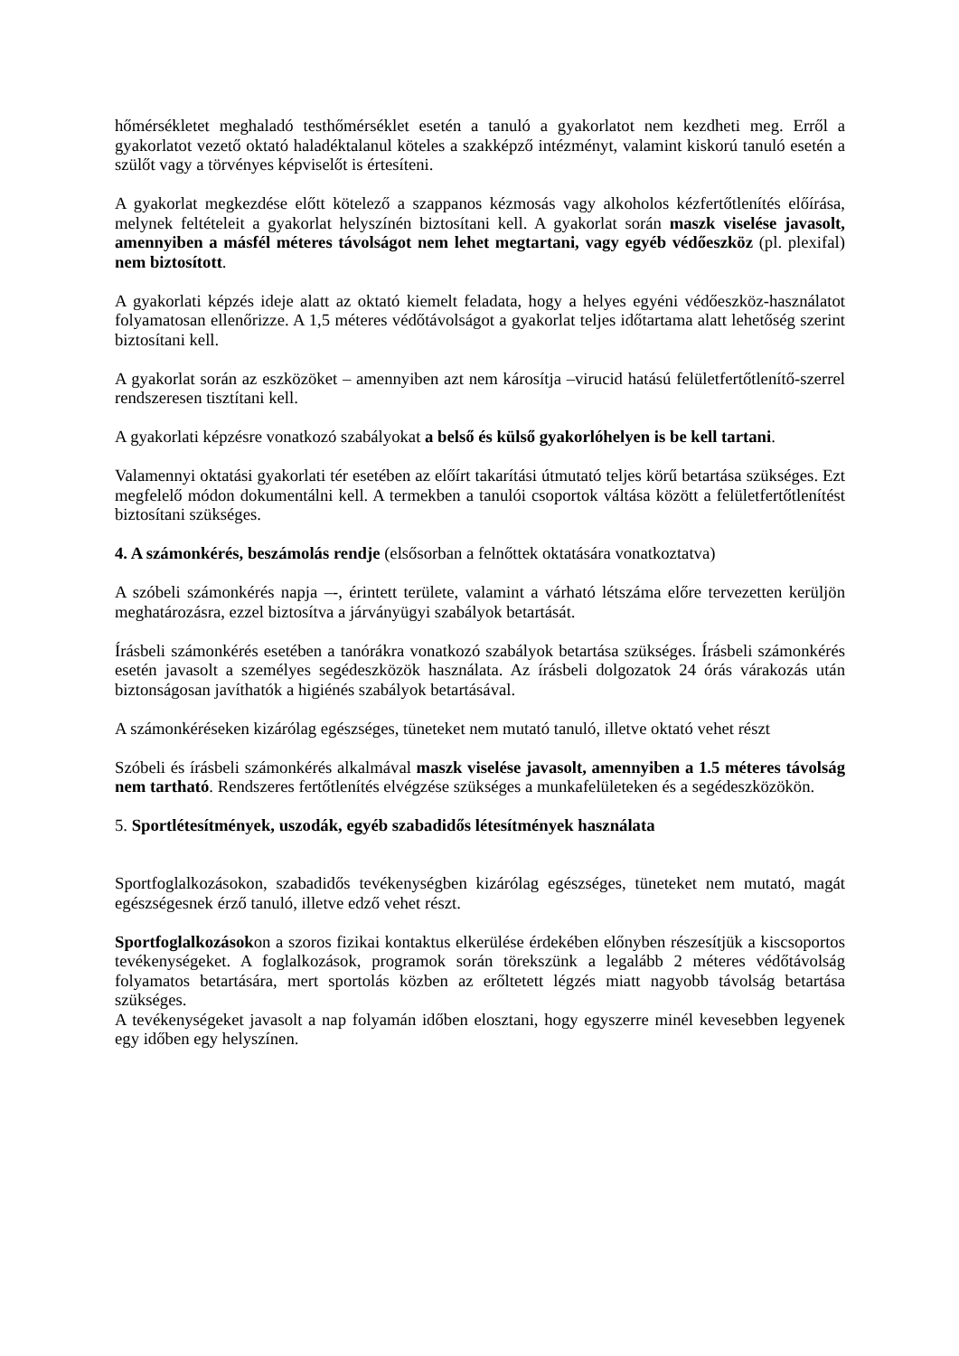hőmérsékletet meghaladó testhőmérséklet esetén a tanuló a gyakorlatot nem kezdheti meg. Erről a gyakorlatot vezető oktató haladéktalanul köteles a szakképző intézményt, valamint kiskorú tanuló esetén a szülőt vagy a törvényes képviselőt is értesíteni.
A gyakorlat megkezdése előtt kötelező a szappanos kézmosás vagy alkoholos kézfertőtlenítés előírása, melynek feltételeit a gyakorlat helyszínén biztosítani kell. A gyakorlat során maszk viselése javasolt, amennyiben a másfél méteres távolságot nem lehet megtartani, vagy egyéb védőeszköz (pl. plexifal) nem biztosított.
A gyakorlati képzés ideje alatt az oktató kiemelt feladata, hogy a helyes egyéni védőeszköz-használatot folyamatosan ellenőrizze. A 1,5 méteres védőtávolságot a gyakorlat teljes időtartama alatt lehetőség szerint biztosítani kell.
A gyakorlat során az eszközöket – amennyiben azt nem károsítja –virucid hatású felületfertőtlenítő-szerrel rendszeresen tisztítani kell.
A gyakorlati képzésre vonatkozó szabályokat a belső és külső gyakorlóhelyen is be kell tartani.
Valamennyi oktatási gyakorlati tér esetében az előírt takarítási útmutató teljes körű betartása szükséges. Ezt megfelelő módon dokumentálni kell. A termekben a tanulói csoportok váltása között a felületfertőtlenítést biztosítani szükséges.
4. A számonkérés, beszámolás rendje (elsősorban a felnőttek oktatására vonatkoztatva)
A szóbeli számonkérés napja –-, érintett területe, valamint a várható létszáma előre tervezetten kerüljön meghatározásra, ezzel biztosítva a járványügyi szabályok betartását.
Írásbeli számonkérés esetében a tanórákra vonatkozó szabályok betartása szükséges. Írásbeli számonkérés esetén javasolt a személyes segédeszközök használata. Az írásbeli dolgozatok 24 órás várakozás után biztonságosan javíthatók a higiénés szabályok betartásával.
A számonkéréseken kizárólag egészséges, tüneteket nem mutató tanuló, illetve oktató vehet részt
Szóbeli és írásbeli számonkérés alkalmával maszk viselése javasolt, amennyiben a 1.5 méteres távolság nem tartható. Rendszeres fertőtlenítés elvégzése szükséges a munkafelületeken és a segédeszközökön.
5. Sportlétesítmények, uszodák, egyéb szabadidős létesítmények használata
Sportfoglalkozásokon, szabadidős tevékenységben kizárólag egészséges, tüneteket nem mutató, magát egészségesnek érző tanuló, illetve edző vehet részt.
Sportfoglalkozásokon a szoros fizikai kontaktus elkerülése érdekében előnyben részesítjük a kiscsoportos tevékenységeket. A foglalkozások, programok során törekszünk a legalább 2 méteres védőtávolság folyamatos betartására, mert sportolás közben az erőltetett légzés miatt nagyobb távolság betartása szükséges.
A tevékenységeket javasolt a nap folyamán időben elosztani, hogy egyszerre minél kevesebben legyenek egy időben egy helyszínen.